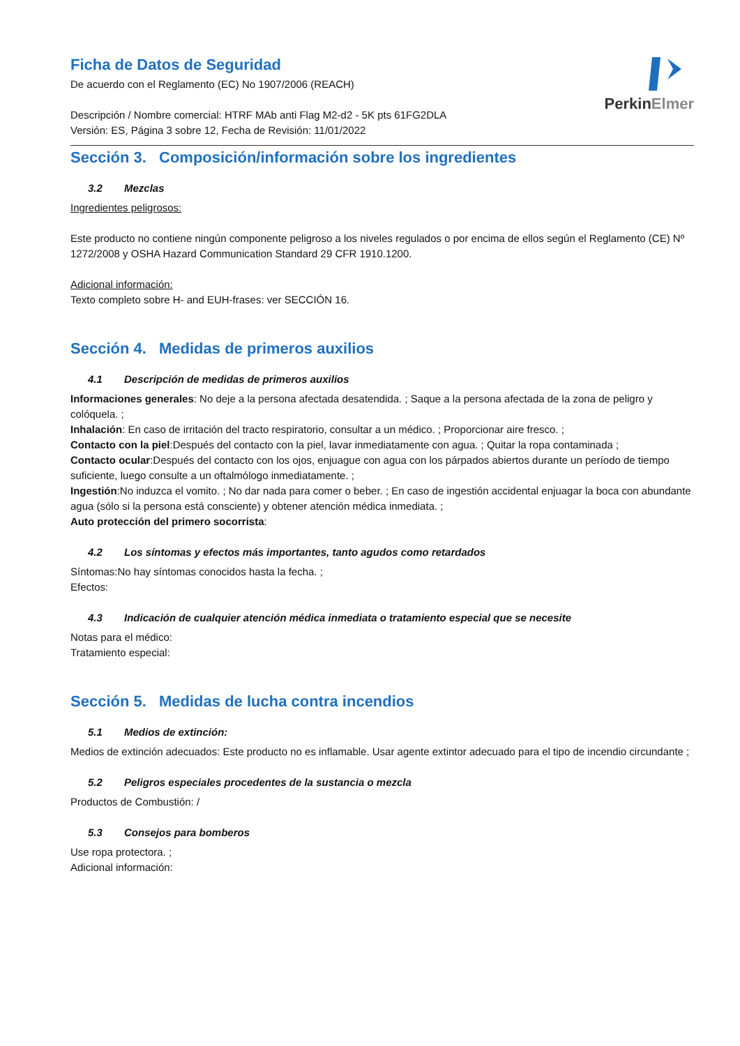Ficha de Datos de Seguridad
De acuerdo con el Reglamento (EC) No 1907/2006 (REACH)
Descripción / Nombre comercial: HTRF MAb anti Flag M2-d2 - 5K pts 61FG2DLA
Versión: ES, Página 3 sobre 12, Fecha de Revisión: 11/01/2022
PerkinElmer
Sección 3. Composición/información sobre los ingredientes
3.2 Mezclas
Ingredientes peligrosos:
Este producto no contiene ningún componente peligroso a los niveles regulados o por encima de ellos según el Reglamento (CE) Nº 1272/2008 y OSHA Hazard Communication Standard 29 CFR 1910.1200.
Adicional información:
Texto completo sobre H- and EUH-frases: ver SECCIÓN 16.
Sección 4. Medidas de primeros auxilios
4.1 Descripción de medidas de primeros auxilios
Informaciones generales: No deje a la persona afectada desatendida. ; Saque a la persona afectada de la zona de peligro y colóquela. ;
Inhalación: En caso de irritación del tracto respiratorio, consultar a un médico. ; Proporcionar aire fresco. ;
Contacto con la piel:Después del contacto con la piel, lavar inmediatamente con agua. ; Quitar la ropa contaminada ;
Contacto ocular:Después del contacto con los ojos, enjuague con agua con los párpados abiertos durante un período de tiempo suficiente, luego consulte a un oftalmólogo inmediatamente. ;
Ingestión:No induzca el vomito. ; No dar nada para comer o beber. ; En caso de ingestión accidental enjuagar la boca con abundante agua (sólo si la persona está consciente) y obtener atención médica inmediata. ;
Auto protección del primero socorrista:
4.2 Los síntomas y efectos más importantes, tanto agudos como retardados
Síntomas:No hay síntomas conocidos hasta la fecha. ;
Efectos:
4.3 Indicación de cualquier atención médica inmediata o tratamiento especial que se necesite
Notas para el médico:
Tratamiento especial:
Sección 5. Medidas de lucha contra incendios
5.1 Medios de extinción:
Medios de extinción adecuados: Este producto no es inflamable. Usar agente extintor adecuado para el tipo de incendio circundante ;
5.2 Peligros especiales procedentes de la sustancia o mezcla
Productos de Combustión: /
5.3 Consejos para bomberos
Use ropa protectora. ;
Adicional información: